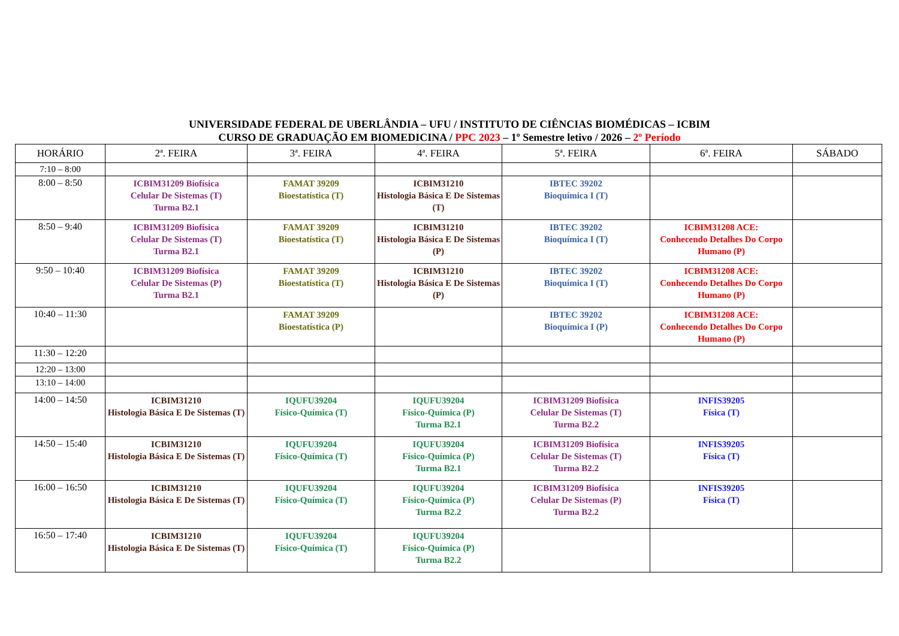UNIVERSIDADE FEDERAL DE UBERLÂNDIA – UFU / INSTITUTO DE CIÊNCIAS BIOMÉDICAS – ICBIM
CURSO DE GRADUAÇÃO EM BIOMEDICINA / PPC 2023 – 1º Semestre letivo / 2026 – 2º Período
| HORÁRIO | 2ª. FEIRA | 3ª. FEIRA | 4ª. FEIRA | 5ª. FEIRA | 6ª. FEIRA | SÁBADO |
| --- | --- | --- | --- | --- | --- | --- |
| 7:10 – 8:00 | | | | | | |
| 8:00 – 8:50 | ICBIM31209 Biofísica Celular De Sistemas (T) Turma B2.1 | FAMAT 39209 Bioestatística (T) | ICBIM31210 Histologia Básica E De Sistemas (T) | IBTEC 39202 Bioquímica I (T) | | |
| 8:50 – 9:40 | ICBIM31209 Biofísica Celular De Sistemas (T) Turma B2.1 | FAMAT 39209 Bioestatística (T) | ICBIM31210 Histologia Básica E De Sistemas (P) | IBTEC 39202 Bioquímica I (T) | ICBIM31208 ACE: Conhecendo Detalhes Do Corpo Humano (P) | |
| 9:50 – 10:40 | ICBIM31209 Biofísica Celular De Sistemas (P) Turma B2.1 | FAMAT 39209 Bioestatística (T) | ICBIM31210 Histologia Básica E De Sistemas (P) | IBTEC 39202 Bioquímica I (T) | ICBIM31208 ACE: Conhecendo Detalhes Do Corpo Humano (P) | |
| 10:40 – 11:30 | | FAMAT 39209 Bioestatística (P) | | IBTEC 39202 Bioquímica I (P) | ICBIM31208 ACE: Conhecendo Detalhes Do Corpo Humano (P) | |
| 11:30 – 12:20 | | | | | | |
| 12:20 – 13:00 | | | | | | |
| 13:10 – 14:00 | | | | | | |
| 14:00 – 14:50 | ICBIM31210 Histologia Básica E De Sistemas (T) | IQUFU39204 Físico-Química (T) | IQUFU39204 Físico-Química (P) Turma B2.1 | ICBIM31209 Biofísica Celular De Sistemas (T) Turma B2.2 | INFIS39205 Física (T) | |
| 14:50 – 15:40 | ICBIM31210 Histologia Básica E De Sistemas (T) | IQUFU39204 Físico-Química (T) | IQUFU39204 Físico-Química (P) Turma B2.1 | ICBIM31209 Biofísica Celular De Sistemas (T) Turma B2.2 | INFIS39205 Física (T) | |
| 16:00 – 16:50 | ICBIM31210 Histologia Básica E De Sistemas (T) | IQUFU39204 Físico-Química (T) | IQUFU39204 Físico-Química (P) Turma B2.2 | ICBIM31209 Biofísica Celular De Sistemas (P) Turma B2.2 | INFIS39205 Física (T) | |
| 16:50 – 17:40 | ICBIM31210 Histologia Básica E De Sistemas (T) | IQUFU39204 Físico-Química (T) | IQUFU39204 Físico-Química (P) Turma B2.2 | | | |